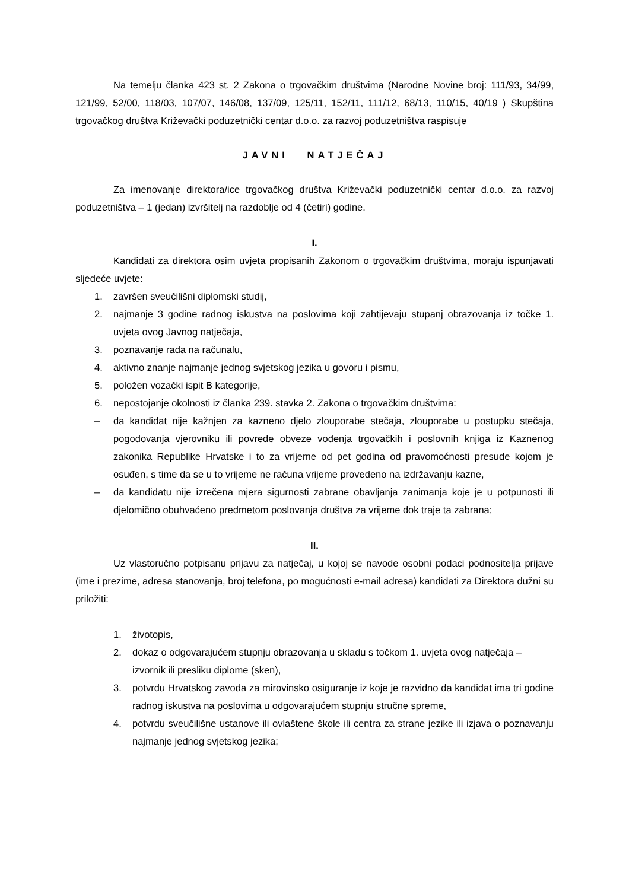Na temelju članka 423 st. 2 Zakona o trgovačkim društvima (Narodne Novine broj: 111/93, 34/99, 121/99, 52/00, 118/03, 107/07, 146/08, 137/09, 125/11, 152/11, 111/12, 68/13, 110/15, 40/19 ) Skupština trgovačkog društva Križevački poduzetnički centar d.o.o. za razvoj poduzetništva raspisuje
JAVNI NATJEČAJ
Za imenovanje direktora/ice trgovačkog društva Križevački poduzetnički centar d.o.o. za razvoj poduzetništva – 1 (jedan) izvršitelj na razdoblje od 4 (četiri) godine.
I.
Kandidati za direktora osim uvjeta propisanih Zakonom o trgovačkim društvima, moraju ispunjavati sljedeće uvjete:
1. završen sveučilišni diplomski studij,
2. najmanje 3 godine radnog iskustva na poslovima koji zahtijevaju stupanj obrazovanja iz točke 1. uvjeta ovog Javnog natječaja,
3. poznavanje rada na računalu,
4. aktivno znanje najmanje jednog svjetskog jezika u govoru i pismu,
5. položen vozački ispit B kategorije,
6. nepostojanje okolnosti iz članka 239. stavka 2. Zakona o trgovačkim društvima:
– da kandidat nije kažnjen za kazneno djelo zlouporabe stečaja, zlouporabe u postupku stečaja, pogodovanja vjerovniku ili povrede obveze vođenja trgovačkih i poslovnih knjiga iz Kaznenog zakonika Republike Hrvatske i to za vrijeme od pet godina od pravomoćnosti presude kojom je osuđen, s time da se u to vrijeme ne računa vrijeme provedeno na izdržavanju kazne,
– da kandidatu nije izrečena mjera sigurnosti zabrane obavljanja zanimanja koje je u potpunosti ili djelomično obuhvaćeno predmetom poslovanja društva za vrijeme dok traje ta zabrana;
II.
Uz vlastoručno potpisanu prijavu za natječaj, u kojoj se navode osobni podaci podnositelja prijave (ime i prezime, adresa stanovanja, broj telefona, po mogućnosti e-mail adresa) kandidati za Direktora dužni su priložiti:
1. životopis,
2. dokaz o odgovarajućem stupnju obrazovanja u skladu s točkom 1. uvjeta ovog natječaja – izvornik ili presliku diplome (sken),
3. potvrdu Hrvatskog zavoda za mirovinsko osiguranje iz koje je razvidno da kandidat ima tri godine radnog iskustva na poslovima u odgovarajućem stupnju stručne spreme,
4. potvrdu sveučilišne ustanove ili ovlaštene škole ili centra za strane jezike ili izjava o poznavanju najmanje jednog svjetskog jezika;